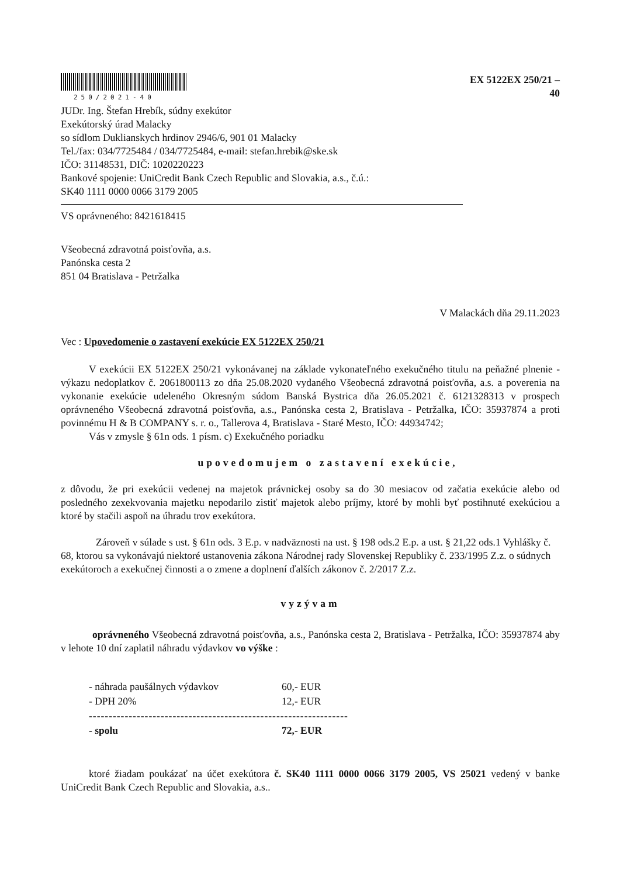250/2021-40
EX 5122EX 250/21 –
40
JUDr. Ing. Štefan Hrebík, súdny exekútor
Exekútorský úrad Malacky
so sídlom Duklianskych hrdinov 2946/6, 901 01 Malacky
Tel./fax: 034/7725484 / 034/7725484, e-mail: stefan.hrebik@ske.sk
IČO: 31148531, DIČ: 1020220223
Bankové spojenie: UniCredit Bank Czech Republic and Slovakia, a.s., č.ú.:
SK40 1111 0000 0066 3179 2005
VS oprávneného: 8421618415
Všeobecná zdravotná poisťovňa, a.s.
Panónska cesta 2
851 04 Bratislava - Petržalka
V Malackách dňa 29.11.2023
Vec : Upovedomenie o zastavení exekúcie EX 5122EX 250/21
V exekúcii EX 5122EX 250/21 vykonávanej na základe vykonateľného exekučného titulu na peňažné plnenie - výkazu nedoplatkov č. 2061800113 zo dňa 25.08.2020 vydaného Všeobecná zdravotná poisťovňa, a.s. a poverenia na vykonanie exekúcie udeleného Okresným súdom Banská Bystrica dňa 26.05.2021 č. 6121328313 v prospech oprávneného Všeobecná zdravotná poisťovňa, a.s., Panónska cesta 2, Bratislava - Petržalka, IČO: 35937874 a proti povinnému H & B COMPANY s. r. o., Tallerova 4, Bratislava - Staré Mesto, IČO: 44934742;
Vás v zmysle § 61n ods. 1 písm. c) Exekučného poriadku
upovedomujem o zastavení exekúcie,
z dôvodu, že pri exekúcii vedenej na majetok právnickej osoby sa do 30 mesiacov od začatia exekúcie alebo od posledného zexekvovania majetku nepodarilo zistiť majetok alebo príjmy, ktoré by mohli byť postihnuté exekúciou a ktoré by stačili aspoň na úhradu trov exekútora.
Zároveň v súlade s ust. § 61n ods. 3 E.p. v nadväznosti na ust. § 198 ods.2 E.p. a ust. § 21,22 ods.1 Vyhlášky č. 68, ktorou sa vykonávajú niektoré ustanovenia zákona Národnej rady Slovenskej Republiky č. 233/1995 Z.z. o súdnych exekútoroch a exekučnej činnosti a o zmene a doplnení ďalších zákonov č. 2/2017 Z.z.
vyzývam
oprávneného Všeobecná zdravotná poisťovňa, a.s., Panónska cesta 2, Bratislava - Petržalka, IČO: 35937874 aby v lehote 10 dní zaplatil náhradu výdavkov vo výške :
| - náhrada paušálnych výdavkov | 60,- EUR |
| - DPH 20% | 12,- EUR |
| ----------------------------------------------------------------- | |
| - spolu | 72,- EUR |
ktoré žiadam poukázať na účet exekútora č. SK40 1111 0000 0066 3179 2005, VS 25021 vedený v banke UniCredit Bank Czech Republic and Slovakia, a.s..